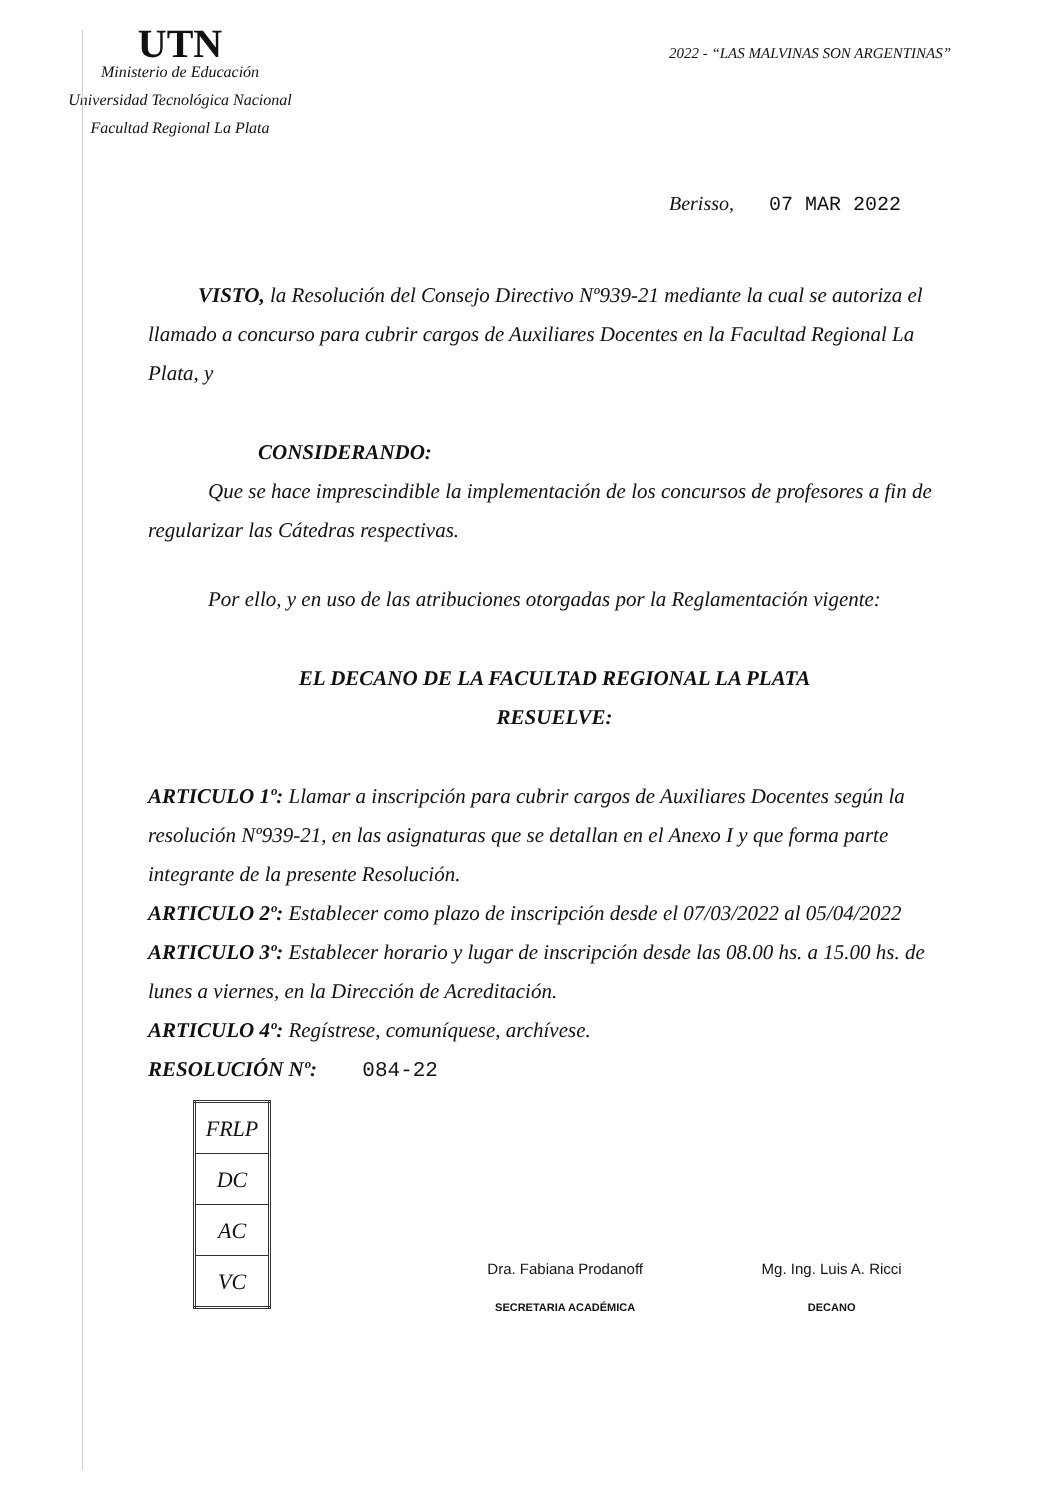UTN
Ministerio de Educación
Universidad Tecnológica Nacional
Facultad Regional La Plata
2022 - “LAS MALVINAS SON ARGENTINAS”
Berisso, 07 MAR 2022
VISTO, la Resolución del Consejo Directivo Nº939-21 mediante la cual se autoriza el llamado a concurso para cubrir cargos de Auxiliares Docentes en la Facultad Regional La Plata, y
CONSIDERANDO:
Que se hace imprescindible la implementación de los concursos de profesores a fin de regularizar las Cátedras respectivas.
Por ello, y en uso de las atribuciones otorgadas por la Reglamentación vigente:
EL DECANO DE LA FACULTAD REGIONAL LA PLATA
RESUELVE:
ARTICULO 1º: Llamar a inscripción para cubrir cargos de Auxiliares Docentes según la resolución Nº939-21, en las asignaturas que se detallan en el Anexo I y que forma parte integrante de la presente Resolución.
ARTICULO 2º: Establecer como plazo de inscripción desde el 07/03/2022 al 05/04/2022
ARTICULO 3º: Establecer horario y lugar de inscripción desde las 08.00 hs. a 15.00 hs. de lunes a viernes, en la Dirección de Acreditación.
ARTICULO 4º: Regístrese, comuníquese, archívese.
RESOLUCIÓN Nº: 084-22
| FRLP |
| DC |
| AC |
| VC |
Dra. Fabiana Prodanoff
SECRETARIA ACADÉMICA
Mg. Ing. Luis A. Ricci
DECANO